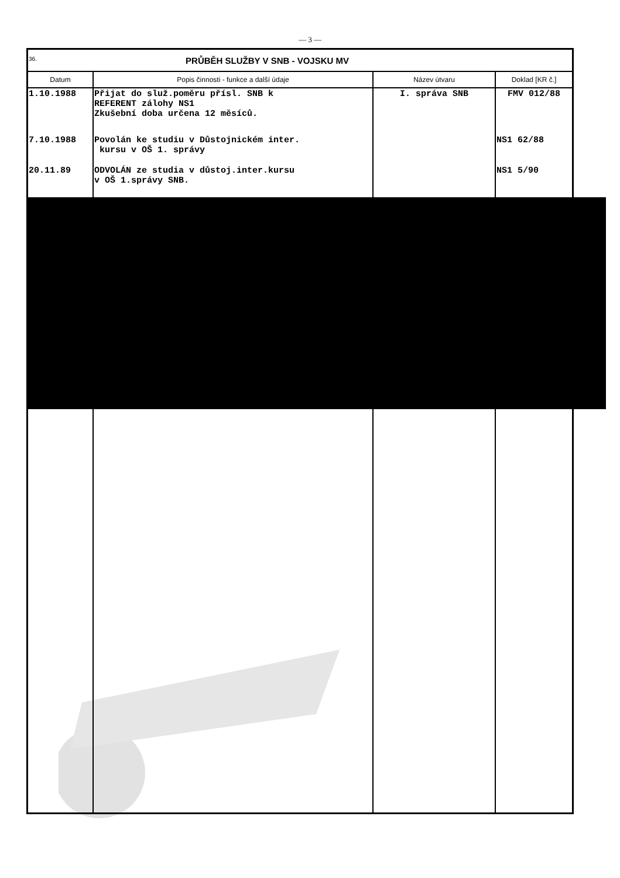— 3 —
| 36. PRŮBĚH SLUŽBY V SNB - VOJSKU MV | | | |
| --- | --- | --- | --- |
| Datum | Popis činnosti - funkce a další údaje | Název útvaru | Doklad [KR č.] |
| 1.10.1988 | Přijat do služ.poměru přísl. SNB k REFERENT zálohy NS1 Zkušební doba určena 12 měsíců. | I. správa SNB | FMV 012/88 |
| 7.10.1988 | Povolán ke studiu v Důstojnickém inter. kursu v OŠ 1. správy | | NS1 62/88 |
| 20.11.89 | ODVOLÁN ze studia v důstoj.inter.kursu v OŠ 1.správy SNB. | | NS1 5/90 |